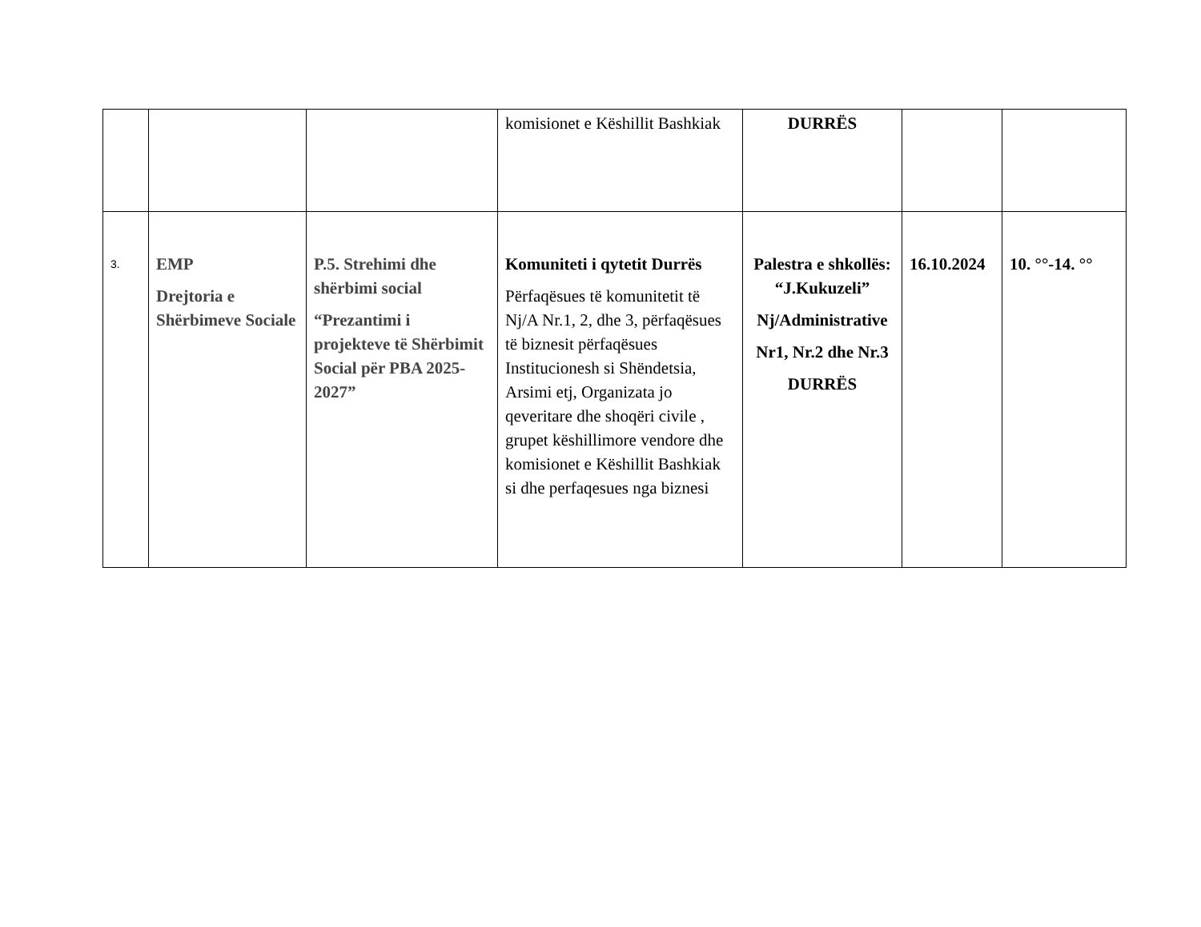| | | | komisionet e Këshillit Bashkiak | DURRËS | | |
| 3. | EMP Drejtoria e Shërbimeve Sociale | P.5. Strehimi dhe shërbimi social “Prezantimi i projekteve të Shërbimit Social për PBA 2025-2027” | Komuniteti i qytetit Durrës Përfaqësues të komunitetit të Nj/A Nr.1, 2, dhe 3, përfaqësues të biznesit përfaqësues Institucionesh si Shëndetsia, Arsimi etj, Organizata jo qeveritare dhe shoqëri civile , grupet këshillimore vendore dhe komisionet e Këshillit Bashkiak si dhe perfaqesues nga biznesi | Palestra e shkollës: “J.Kukuzeli” Nj/Administrative Nr1, Nr.2 dhe Nr.3 DURRËS | 16.10.2024 | 10. °°-14. °° |